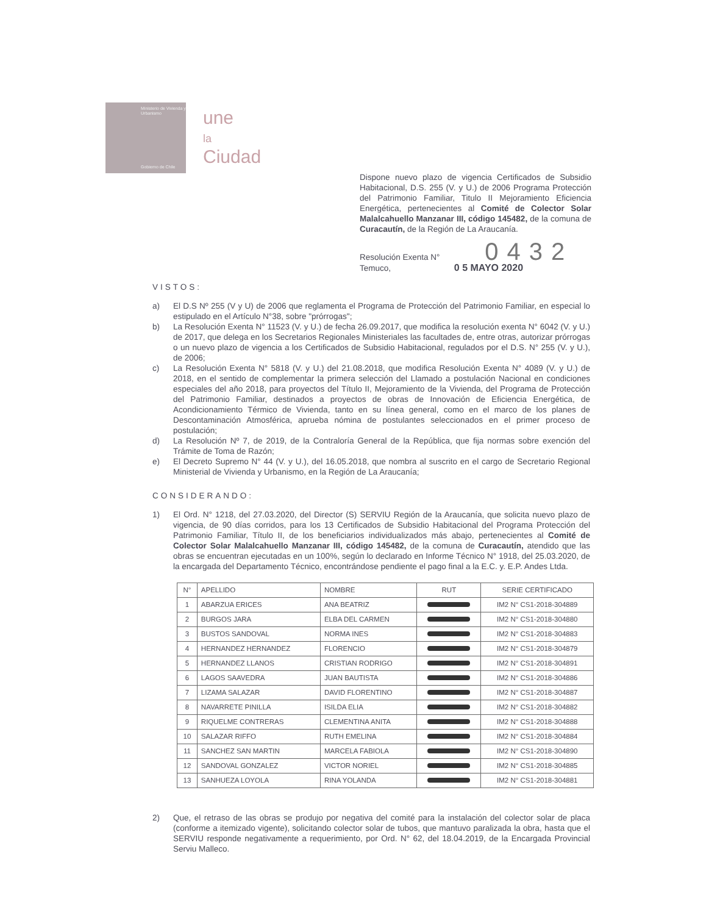Ministerio de Vivienda y Urbanismo
Gobierno de Chile
une
la
Ciudad
Dispone nuevo plazo de vigencia Certificados de Subsidio Habitacional, D.S. 255 (V. y U.) de 2006 Programa Protección del Patrimonio Familiar, Titulo II Mejoramiento Eficiencia Energética, pertenecientes al Comité de Colector Solar Malalcahuello Manzanar III, código 145482, de la comuna de Curacautín, de la Región de La Araucanía.
Resolución Exenta N° 0432
Temuco, 0 5 MAYO 2020
VISTOS:
a) El D.S Nº 255 (V y U) de 2006 que reglamenta el Programa de Protección del Patrimonio Familiar, en especial lo estipulado en el Artículo N°38, sobre "prórrogas";
b) La Resolución Exenta N° 11523 (V. y U.) de fecha 26.09.2017, que modifica la resolución exenta N° 6042 (V. y U.) de 2017, que delega en los Secretarios Regionales Ministeriales las facultades de, entre otras, autorizar prórrogas o un nuevo plazo de vigencia a los Certificados de Subsidio Habitacional, regulados por el D.S. N° 255 (V. y U.), de 2006;
c) La Resolución Exenta N° 5818 (V. y U.) del 21.08.2018, que modifica Resolución Exenta N° 4089 (V. y U.) de 2018, en el sentido de complementar la primera selección del Llamado a postulación Nacional en condiciones especiales del año 2018, para proyectos del Título II, Mejoramiento de la Vivienda, del Programa de Protección del Patrimonio Familiar, destinados a proyectos de obras de Innovación de Eficiencia Energética, de Acondicionamiento Térmico de Vivienda, tanto en su línea general, como en el marco de los planes de Descontaminación Atmosférica, aprueba nómina de postulantes seleccionados en el primer proceso de postulación;
d) La Resolución Nº 7, de 2019, de la Contraloría General de la República, que fija normas sobre exención del Trámite de Toma de Razón;
e) El Decreto Supremo N° 44 (V. y U.), del 16.05.2018, que nombra al suscrito en el cargo de Secretario Regional Ministerial de Vivienda y Urbanismo, en la Región de La Araucanía;
CONSIDERANDO:
1) El Ord. N° 1218, del 27.03.2020, del Director (S) SERVIU Región de la Araucanía, que solicita nuevo plazo de vigencia, de 90 días corridos, para los 13 Certificados de Subsidio Habitacional del Programa Protección del Patrimonio Familiar, Título II, de los beneficiarios individualizados más abajo, pertenecientes al Comité de Colector Solar Malalcahuello Manzanar III, código 145482, de la comuna de Curacautín, atendido que las obras se encuentran ejecutadas en un 100%, según lo declarado en Informe Técnico N° 1918, del 25.03.2020, de la encargada del Departamento Técnico, encontrándose pendiente el pago final a la E.C. y. E.P. Andes Ltda.
| N° | APELLIDO | NOMBRE | RUT | SERIE CERTIFICADO |
| --- | --- | --- | --- | --- |
| 1 | ABARZUA ERICES | ANA BEATRIZ | | IM2 N° CS1-2018-304889 |
| 2 | BURGOS JARA | ELBA DEL CARMEN | | IM2 N° CS1-2018-304880 |
| 3 | BUSTOS SANDOVAL | NORMA INES | | IM2 N° CS1-2018-304883 |
| 4 | HERNANDEZ HERNANDEZ | FLORENCIO | | IM2 N° CS1-2018-304879 |
| 5 | HERNANDEZ LLANOS | CRISTIAN RODRIGO | | IM2 N° CS1-2018-304891 |
| 6 | LAGOS SAAVEDRA | JUAN BAUTISTA | | IM2 N° CS1-2018-304886 |
| 7 | LIZAMA SALAZAR | DAVID FLORENTINO | | IM2 N° CS1-2018-304887 |
| 8 | NAVARRETE PINILLA | ISILDA ELIA | | IM2 N° CS1-2018-304882 |
| 9 | RIQUELME CONTRERAS | CLEMENTINA ANITA | | IM2 N° CS1-2018-304888 |
| 10 | SALAZAR RIFFO | RUTH EMELINA | | IM2 N° CS1-2018-304884 |
| 11 | SANCHEZ SAN MARTIN | MARCELA FABIOLA | | IM2 N° CS1-2018-304890 |
| 12 | SANDOVAL GONZALEZ | VICTOR NORIEL | | IM2 N° CS1-2018-304885 |
| 13 | SANHUEZA LOYOLA | RINA YOLANDA | | IM2 N° CS1-2018-304881 |
2) Que, el retraso de las obras se produjo por negativa del comité para la instalación del colector solar de placa (conforme a itemizado vigente), solicitando colector solar de tubos, que mantuvo paralizada la obra, hasta que el SERVIU responde negativamente a requerimiento, por Ord. N° 62, del 18.04.2019, de la Encargada Provincial Serviu Malleco.